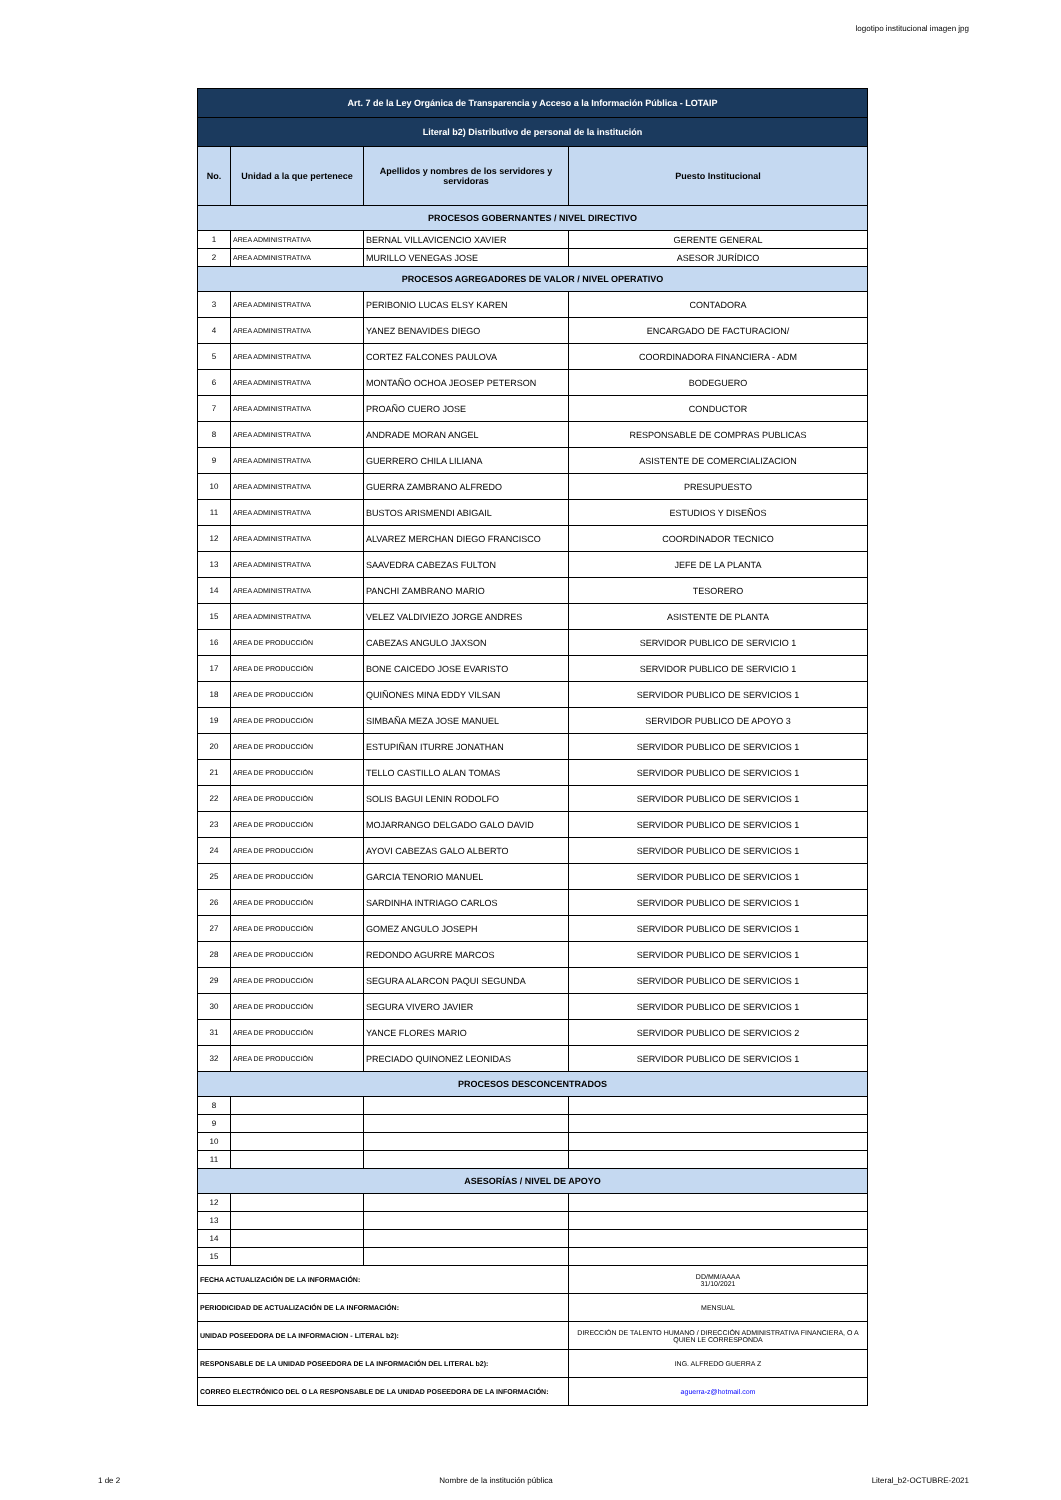logotipo institucional imagen jpg
| Art. 7 de la Ley Orgánica de Transparencia y Acceso a la Información Pública - LOTAIP | | | |
| Literal b2) Distributivo de personal de la institución | | | |
| No. | Unidad a la que pertenece | Apellidos y nombres de los servidores y servidoras | Puesto Institucional |
| PROCESOS GOBERNANTES / NIVEL DIRECTIVO | | | |
| 1 | AREA ADMINISTRATIVA | BERNAL VILLAVICENCIO XAVIER | GERENTE GENERAL |
| 2 | AREA ADMINISTRATIVA | MURILLO VENEGAS JOSE | ASESOR JURÍDICO |
| PROCESOS AGREGADORES DE VALOR / NIVEL OPERATIVO | | | |
| 3 | AREA ADMINISTRATIVA | PERIBONIO LUCAS ELSY KAREN | CONTADORA |
| 4 | AREA ADMINISTRATIVA | YANEZ BENAVIDES DIEGO | ENCARGADO DE FACTURACION/ |
| 5 | AREA ADMINISTRATIVA | CORTEZ FALCONES PAULOVA | COORDINADORA FINANCIERA - ADM |
| 6 | AREA ADMINISTRATIVA | MONTAÑO OCHOA JEOSEP PETERSON | BODEGUERO |
| 7 | AREA ADMINISTRATIVA | PROAÑO CUERO JOSE | CONDUCTOR |
| 8 | AREA ADMINISTRATIVA | ANDRADE MORAN ANGEL | RESPONSABLE DE COMPRAS PUBLICAS |
| 9 | AREA ADMINISTRATIVA | GUERRERO CHILA LILIANA | ASISTENTE DE COMERCIALIZACION |
| 10 | AREA ADMINISTRATIVA | GUERRA ZAMBRANO ALFREDO | PRESUPUESTO |
| 11 | AREA ADMINISTRATIVA | BUSTOS ARISMENDI ABIGAIL | ESTUDIOS Y DISEÑOS |
| 12 | AREA ADMINISTRATIVA | ALVAREZ MERCHAN DIEGO FRANCISCO | COORDINADOR TECNICO |
| 13 | AREA ADMINISTRATIVA | SAAVEDRA CABEZAS FULTON | JEFE DE LA PLANTA |
| 14 | AREA ADMINISTRATIVA | PANCHI ZAMBRANO MARIO | TESORERO |
| 15 | AREA ADMINISTRATIVA | VELEZ VALDIVIEZO JORGE ANDRES | ASISTENTE DE PLANTA |
| 16 | AREA DE PRODUCCIÓN | CABEZAS ANGULO JAXSON | SERVIDOR PUBLICO DE SERVICIO 1 |
| 17 | AREA DE PRODUCCIÓN | BONE CAICEDO JOSE EVARISTO | SERVIDOR PUBLICO DE SERVICIO 1 |
| 18 | AREA DE PRODUCCIÓN | QUIÑONES MINA EDDY VILSAN | SERVIDOR PUBLICO DE SERVICIOS 1 |
| 19 | AREA DE PRODUCCIÓN | SIMBAÑA MEZA JOSE MANUEL | SERVIDOR PUBLICO DE APOYO 3 |
| 20 | AREA DE PRODUCCIÓN | ESTUPIÑAN ITURRE JONATHAN | SERVIDOR PUBLICO DE SERVICIOS 1 |
| 21 | AREA DE PRODUCCIÓN | TELLO CASTILLO ALAN TOMAS | SERVIDOR PUBLICO DE SERVICIOS 1 |
| 22 | AREA DE PRODUCCIÓN | SOLIS BAGUI LENIN RODOLFO | SERVIDOR PUBLICO DE SERVICIOS 1 |
| 23 | AREA DE PRODUCCIÓN | MOJARRANGO DELGADO GALO DAVID | SERVIDOR PUBLICO DE SERVICIOS 1 |
| 24 | AREA DE PRODUCCIÓN | AYOVI CABEZAS GALO ALBERTO | SERVIDOR PUBLICO DE SERVICIOS 1 |
| 25 | AREA DE PRODUCCIÓN | GARCIA TENORIO MANUEL | SERVIDOR PUBLICO DE SERVICIOS 1 |
| 26 | AREA DE PRODUCCIÓN | SARDINHA INTRIAGO CARLOS | SERVIDOR PUBLICO DE SERVICIOS 1 |
| 27 | AREA DE PRODUCCIÓN | GOMEZ ANGULO JOSEPH | SERVIDOR PUBLICO DE SERVICIOS 1 |
| 28 | AREA DE PRODUCCIÓN | REDONDO AGURRE MARCOS | SERVIDOR PUBLICO DE SERVICIOS 1 |
| 29 | AREA DE PRODUCCIÓN | SEGURA ALARCON PAQUI SEGUNDA | SERVIDOR PUBLICO DE SERVICIOS 1 |
| 30 | AREA DE PRODUCCIÓN | SEGURA VIVERO JAVIER | SERVIDOR PUBLICO DE SERVICIOS 1 |
| 31 | AREA DE PRODUCCIÓN | YANCE FLORES MARIO | SERVIDOR PUBLICO DE SERVICIOS 2 |
| 32 | AREA DE PRODUCCIÓN | PRECIADO QUINONEZ LEONIDAS | SERVIDOR PUBLICO DE SERVICIOS 1 |
| PROCESOS DESCONCENTRADOS | | | |
| 8 | | | |
| 9 | | | |
| 10 | | | |
| 11 | | | |
| ASESORÍAS / NIVEL DE APOYO | | | |
| 12 | | | |
| 13 | | | |
| 14 | | | |
| 15 | | | |
| FECHA ACTUALIZACIÓN DE LA INFORMACIÓN: | | | DD/MM/AAAA 31/10/2021 |
| PERIODICIDAD DE ACTUALIZACIÓN DE LA INFORMACIÓN: | | | MENSUAL |
| UNIDAD POSEEDORA DE LA INFORMACION - LITERAL b2): | | | DIRECCIÓN DE TALENTO HUMANO / DIRECCIÓN ADMINISTRATIVA FINANCIERA, O A QUIEN LE CORRESPONDA |
| RESPONSABLE DE LA UNIDAD POSEEDORA DE LA INFORMACIÓN DEL LITERAL b2): | | | ING. ALFREDO GUERRA Z |
| CORREO ELECTRÓNICO DEL O LA RESPONSABLE DE LA UNIDAD POSEEDORA DE LA INFORMACIÓN: | | | aguerra-z@hotmail.com |
1 de 2 Nombre de la institución pública Literal_b2-OCTUBRE-2021